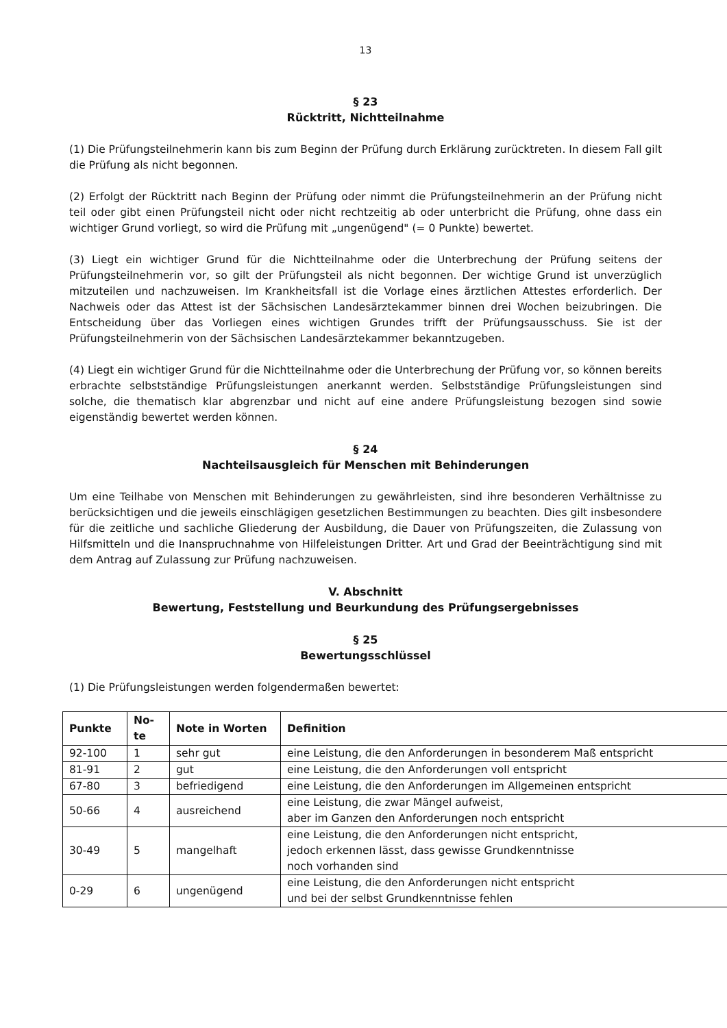13
§ 23
Rücktritt, Nichtteilnahme
(1) Die Prüfungsteilnehmerin kann bis zum Beginn der Prüfung durch Erklärung zurücktreten. In diesem Fall gilt die Prüfung als nicht begonnen.
(2) Erfolgt der Rücktritt nach Beginn der Prüfung oder nimmt die Prüfungsteilnehmerin an der Prüfung nicht teil oder gibt einen Prüfungsteil nicht oder nicht rechtzeitig ab oder unterbricht die Prüfung, ohne dass ein wichtiger Grund vorliegt, so wird die Prüfung mit „ungenügend" (= 0 Punkte) bewertet.
(3) Liegt ein wichtiger Grund für die Nichtteilnahme oder die Unterbrechung der Prüfung seitens der Prüfungsteilnehmerin vor, so gilt der Prüfungsteil als nicht begonnen. Der wichtige Grund ist unverzüglich mitzuteilen und nachzuweisen. Im Krankheitsfall ist die Vorlage eines ärztlichen Attestes erforderlich. Der Nachweis oder das Attest ist der Sächsischen Landesärztekammer binnen drei Wochen beizubringen. Die Entscheidung über das Vorliegen eines wichtigen Grundes trifft der Prüfungsausschuss. Sie ist der Prüfungsteilnehmerin von der Sächsischen Landesärztekammer bekanntzugeben.
(4) Liegt ein wichtiger Grund für die Nichtteilnahme oder die Unterbrechung der Prüfung vor, so können bereits erbrachte selbstständige Prüfungsleistungen anerkannt werden. Selbstständige Prüfungsleistungen sind solche, die thematisch klar abgrenzbar und nicht auf eine andere Prüfungsleistung bezogen sind sowie eigenständig bewertet werden können.
§ 24
Nachteilsausgleich für Menschen mit Behinderungen
Um eine Teilhabe von Menschen mit Behinderungen zu gewährleisten, sind ihre besonderen Verhältnisse zu berücksichtigen und die jeweils einschlägigen gesetzlichen Bestimmungen zu beachten. Dies gilt insbesondere für die zeitliche und sachliche Gliederung der Ausbildung, die Dauer von Prüfungszeiten, die Zulassung von Hilfsmitteln und die Inanspruchnahme von Hilfeleistungen Dritter. Art und Grad der Beeinträchtigung sind mit dem Antrag auf Zulassung zur Prüfung nachzuweisen.
V. Abschnitt
Bewertung, Feststellung und Beurkundung des Prüfungsergebnisses
§ 25
Bewertungsschlüssel
(1) Die Prüfungsleistungen werden folgendermaßen bewertet:
| Punkte | No- te | Note in Worten | Definition |
| --- | --- | --- | --- |
| 92-100 | 1 | sehr gut | eine Leistung, die den Anforderungen in besonderem Maß entspricht |
| 81-91 | 2 | gut | eine Leistung, die den Anforderungen voll entspricht |
| 67-80 | 3 | befriedigend | eine Leistung, die den Anforderungen im Allgemeinen entspricht |
| 50-66 | 4 | ausreichend | eine Leistung, die zwar Mängel aufweist, aber im Ganzen den Anforderungen noch entspricht |
| 30-49 | 5 | mangelhaft | eine Leistung, die den Anforderungen nicht entspricht, jedoch erkennen lässt, dass gewisse Grundkenntnisse noch vorhanden sind |
| 0-29 | 6 | ungenügend | eine Leistung, die den Anforderungen nicht entspricht und bei der selbst Grundkenntnisse fehlen |